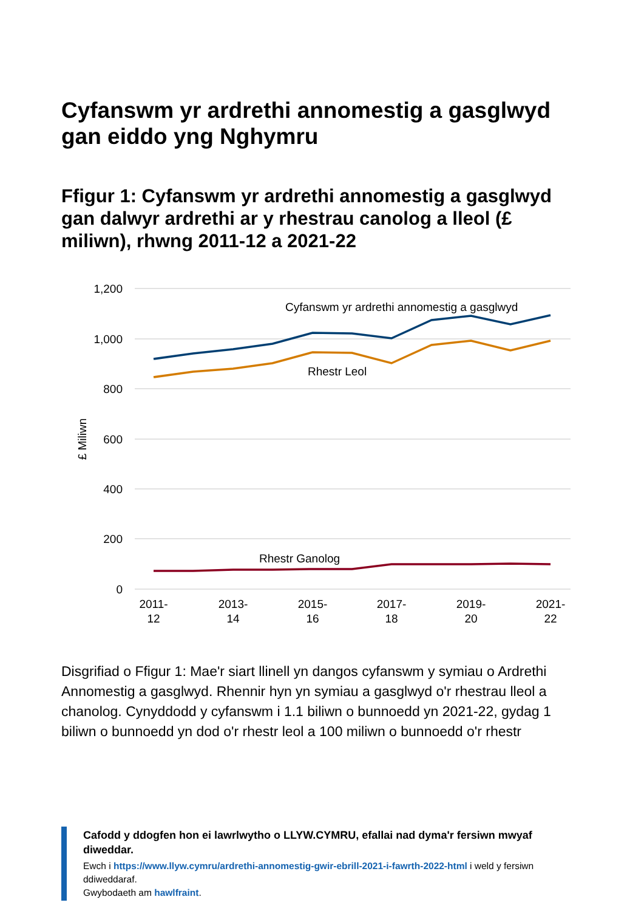Cyfanswm yr ardrethi annomestig a gasglwyd gan eiddo yng Nghymru
Ffigur 1: Cyfanswm yr ardrethi annomestig a gasglwyd gan dalwyr ardrethi ar y rhestrau canolog a lleol (£ miliwn), rhwng 2011-12 a 2021-22
1,200
1,000
800
600
400
200
0
£ Miliwn
Cyfanswm yr ardrethi annomestig a gasglwyd
Rhestr Leol
Rhestr Ganolog
2011-
12
2013-
14
2015-
16
2017-
18
2019-
20
2021-
22
Disgrifiad o Ffigur 1: Mae'r siart llinell yn dangos cyfanswm y symiau o Ardrethi Annomestig a gasglwyd. Rhennir hyn yn symiau a gasglwyd o'r rhestrau lleol a chanolog. Cynyddodd y cyfanswm i 1.1 biliwn o bunnoedd yn 2021-22, gydag 1 biliwn o bunnoedd yn dod o'r rhestr leol a 100 miliwn o bunnoedd o'r rhestr
Cafodd y ddogfen hon ei lawrlwytho o LLYW.CYMRU, efallai nad dyma'r fersiwn mwyaf diweddar.
Ewch i https://www.llyw.cymru/ardrethi-annomestig-gwir-ebrill-2021-i-fawrth-2022-html i weld y fersiwn ddiweddaraf.
Gwybodaeth am hawlfraint.